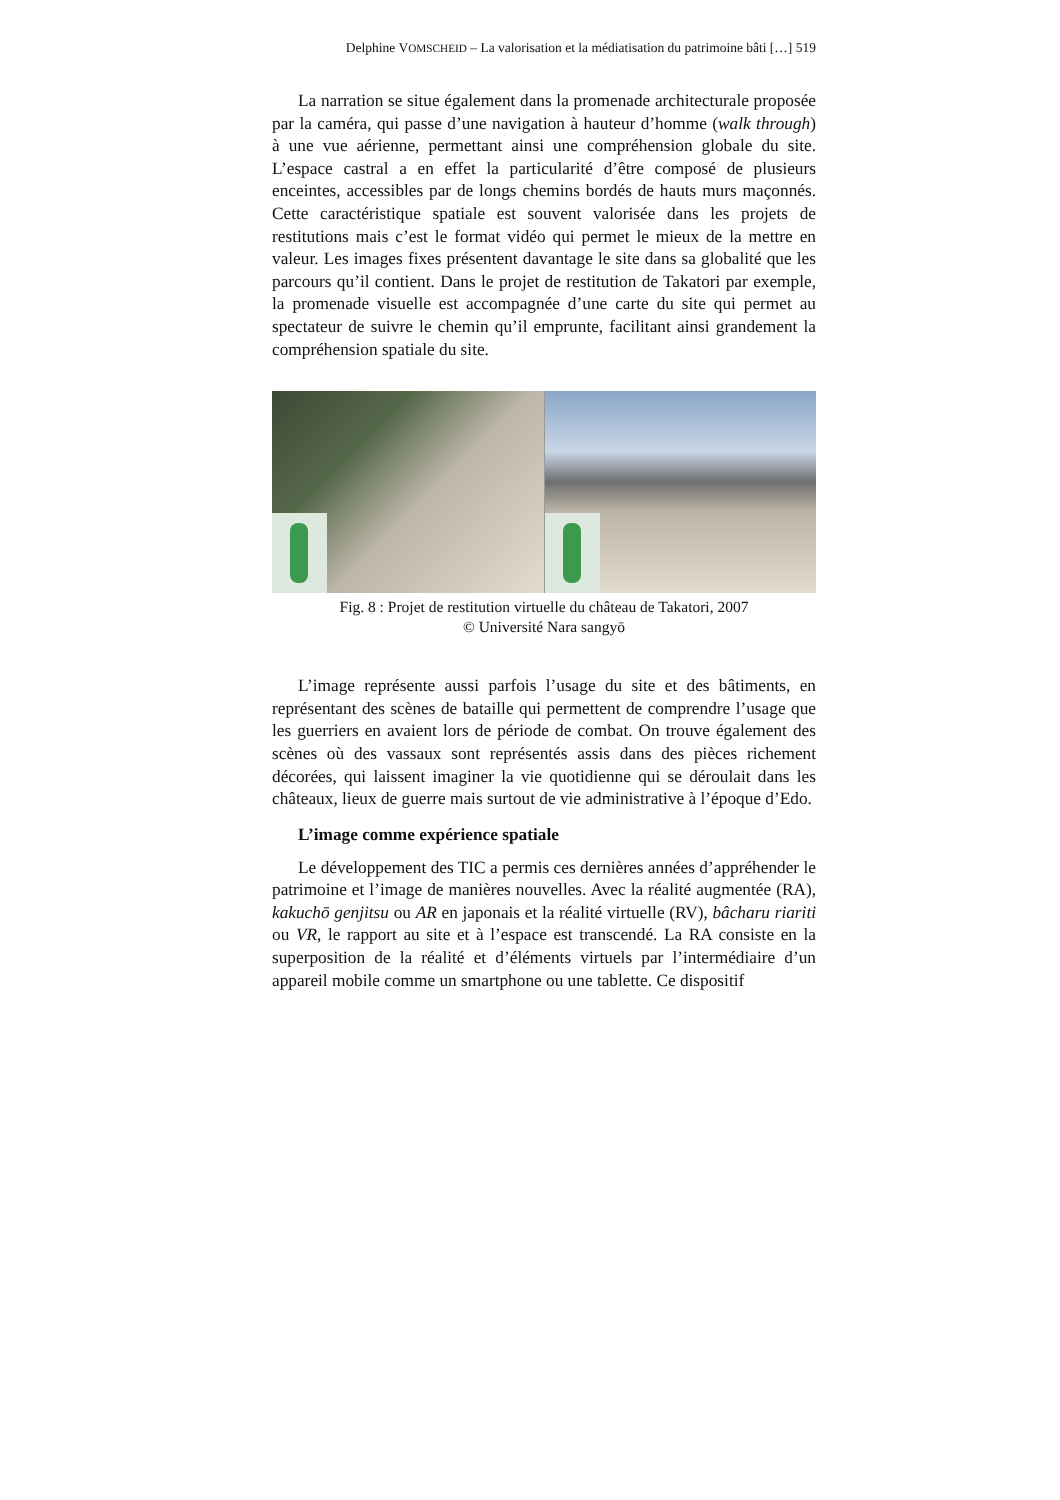Delphine VOMSCHEID – La valorisation et la médiatisation du patrimoine bâti […] 519
La narration se situe également dans la promenade architecturale proposée par la caméra, qui passe d’une navigation à hauteur d’homme (walk through) à une vue aérienne, permettant ainsi une compréhension globale du site. L’espace castral a en effet la particularité d’être composé de plusieurs enceintes, accessibles par de longs chemins bordés de hauts murs maçonnés. Cette caractéristique spatiale est souvent valorisée dans les projets de restitutions mais c’est le format vidéo qui permet le mieux de la mettre en valeur. Les images fixes présentent davantage le site dans sa globalité que les parcours qu’il contient. Dans le projet de restitution de Takatori par exemple, la promenade visuelle est accompagnée d’une carte du site qui permet au spectateur de suivre le chemin qu’il emprunte, facilitant ainsi grandement la compréhension spatiale du site.
Fig. 8 : Projet de restitution virtuelle du château de Takatori, 2007
© Université Nara sangyō
L’image représente aussi parfois l’usage du site et des bâtiments, en représentant des scènes de bataille qui permettent de comprendre l’usage que les guerriers en avaient lors de période de combat. On trouve également des scènes où des vassaux sont représentés assis dans des pièces richement décorées, qui laissent imaginer la vie quotidienne qui se déroulait dans les châteaux, lieux de guerre mais surtout de vie administrative à l’époque d’Edo.
L’image comme expérience spatiale
Le développement des TIC a permis ces dernières années d’appréhender le patrimoine et l’image de manières nouvelles. Avec la réalité augmentée (RA), kakuchō genjitsu ou AR en japonais et la réalité virtuelle (RV), bâcharu riariti ou VR, le rapport au site et à l’espace est transcendé. La RA consiste en la superposition de la réalité et d’éléments virtuels par l’intermédiaire d’un appareil mobile comme un smartphone ou une tablette. Ce dispositif